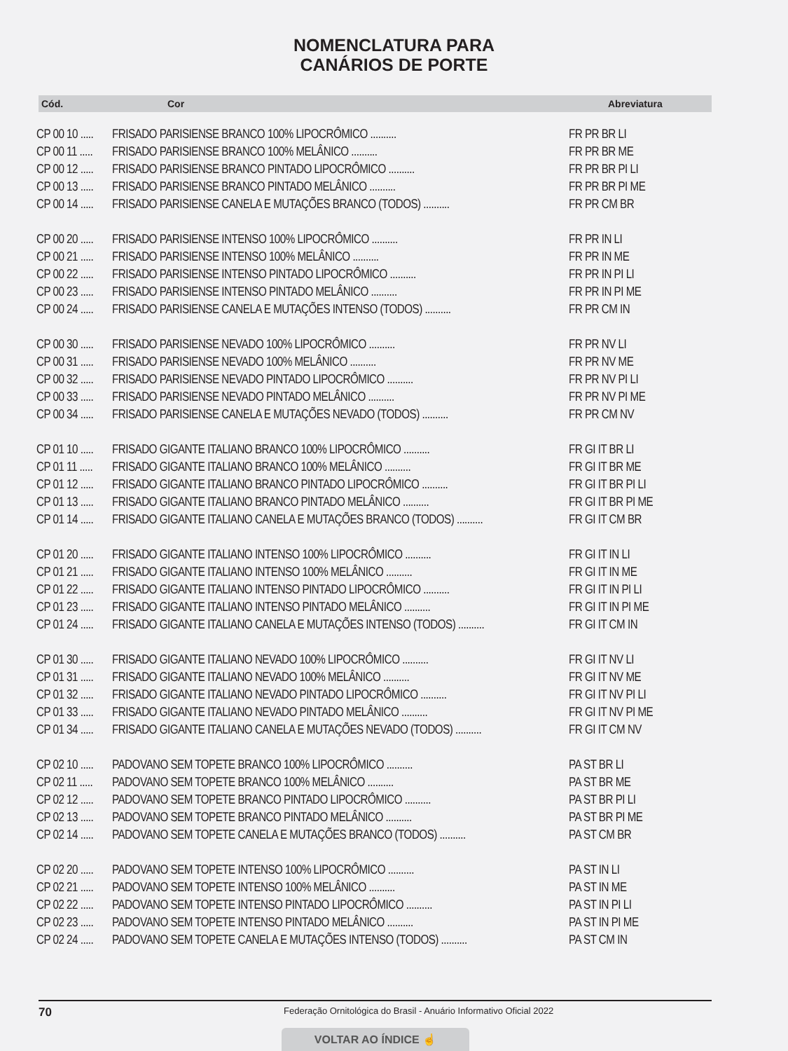NOMENCLATURA PARA
CANÁRIOS DE PORTE
Cód. Cor Abreviatura
| CP 00 10 ..... | FRISADO PARISIENSE BRANCO 100% LIPOCRÔMICO .......... | FR PR BR LI |
| CP 00 11 ..... | FRISADO PARISIENSE BRANCO 100% MELÂNICO .......... | FR PR BR ME |
| CP 00 12 ..... | FRISADO PARISIENSE BRANCO PINTADO LIPOCRÔMICO .......... | FR PR BR PI LI |
| CP 00 13 ..... | FRISADO PARISIENSE BRANCO PINTADO MELÂNICO .......... | FR PR BR PI ME |
| CP 00 14 ..... | FRISADO PARISIENSE CANELA E MUTAÇÕES BRANCO (TODOS) .......... | FR PR CM BR |
| CP 00 20 ..... | FRISADO PARISIENSE INTENSO 100% LIPOCRÔMICO .......... | FR PR IN LI |
| CP 00 21 ..... | FRISADO PARISIENSE INTENSO 100% MELÂNICO .......... | FR PR IN ME |
| CP 00 22 ..... | FRISADO PARISIENSE INTENSO PINTADO LIPOCRÔMICO .......... | FR PR IN PI LI |
| CP 00 23 ..... | FRISADO PARISIENSE INTENSO PINTADO MELÂNICO .......... | FR PR IN PI ME |
| CP 00 24 ..... | FRISADO PARISIENSE CANELA E MUTAÇÕES INTENSO (TODOS) .......... | FR PR CM IN |
| CP 00 30 ..... | FRISADO PARISIENSE NEVADO 100% LIPOCRÔMICO .......... | FR PR NV LI |
| CP 00 31 ..... | FRISADO PARISIENSE NEVADO 100% MELÂNICO .......... | FR PR NV ME |
| CP 00 32 ..... | FRISADO PARISIENSE NEVADO PINTADO LIPOCRÔMICO .......... | FR PR NV PI LI |
| CP 00 33 ..... | FRISADO PARISIENSE NEVADO PINTADO MELÂNICO .......... | FR PR NV PI ME |
| CP 00 34 ..... | FRISADO PARISIENSE CANELA E MUTAÇÕES NEVADO (TODOS) .......... | FR PR CM NV |
| CP 01 10 ..... | FRISADO GIGANTE ITALIANO BRANCO 100% LIPOCRÔMICO .......... | FR GI IT BR LI |
| CP 01 11 ..... | FRISADO GIGANTE ITALIANO BRANCO 100% MELÂNICO .......... | FR GI IT BR ME |
| CP 01 12 ..... | FRISADO GIGANTE ITALIANO BRANCO PINTADO LIPOCRÔMICO .......... | FR GI IT BR PI LI |
| CP 01 13 ..... | FRISADO GIGANTE ITALIANO BRANCO PINTADO MELÂNICO .......... | FR GI IT BR PI ME |
| CP 01 14 ..... | FRISADO GIGANTE ITALIANO CANELA E MUTAÇÕES BRANCO (TODOS) .......... | FR GI IT CM BR |
| CP 01 20 ..... | FRISADO GIGANTE ITALIANO INTENSO 100% LIPOCRÔMICO .......... | FR GI IT IN LI |
| CP 01 21 ..... | FRISADO GIGANTE ITALIANO INTENSO 100% MELÂNICO .......... | FR GI IT IN ME |
| CP 01 22 ..... | FRISADO GIGANTE ITALIANO INTENSO PINTADO LIPOCRÔMICO .......... | FR GI IT IN PI LI |
| CP 01 23 ..... | FRISADO GIGANTE ITALIANO INTENSO PINTADO MELÂNICO .......... | FR GI IT IN PI ME |
| CP 01 24 ..... | FRISADO GIGANTE ITALIANO CANELA E MUTAÇÕES INTENSO (TODOS) .......... | FR GI IT CM IN |
| CP 01 30 ..... | FRISADO GIGANTE ITALIANO NEVADO 100% LIPOCRÔMICO .......... | FR GI IT NV LI |
| CP 01 31 ..... | FRISADO GIGANTE ITALIANO NEVADO 100% MELÂNICO .......... | FR GI IT NV ME |
| CP 01 32 ..... | FRISADO GIGANTE ITALIANO NEVADO PINTADO LIPOCRÔMICO .......... | FR GI IT NV PI LI |
| CP 01 33 ..... | FRISADO GIGANTE ITALIANO NEVADO PINTADO MELÂNICO .......... | FR GI IT NV PI ME |
| CP 01 34 ..... | FRISADO GIGANTE ITALIANO CANELA E MUTAÇÕES NEVADO (TODOS) .......... | FR GI IT CM NV |
| CP 02 10 ..... | PADOVANO SEM TOPETE BRANCO 100% LIPOCRÔMICO .......... | PA ST BR LI |
| CP 02 11 ..... | PADOVANO SEM TOPETE BRANCO 100% MELÂNICO .......... | PA ST BR ME |
| CP 02 12 ..... | PADOVANO SEM TOPETE BRANCO PINTADO LIPOCRÔMICO .......... | PA ST BR PI LI |
| CP 02 13 ..... | PADOVANO SEM TOPETE BRANCO PINTADO MELÂNICO .......... | PA ST BR PI ME |
| CP 02 14 ..... | PADOVANO SEM TOPETE CANELA E MUTAÇÕES BRANCO (TODOS) .......... | PA ST CM BR |
| CP 02 20 ..... | PADOVANO SEM TOPETE INTENSO 100% LIPOCRÔMICO .......... | PA ST IN LI |
| CP 02 21 ..... | PADOVANO SEM TOPETE INTENSO 100% MELÂNICO .......... | PA ST IN ME |
| CP 02 22 ..... | PADOVANO SEM TOPETE INTENSO PINTADO LIPOCRÔMICO .......... | PA ST IN PI LI |
| CP 02 23 ..... | PADOVANO SEM TOPETE INTENSO PINTADO MELÂNICO .......... | PA ST IN PI ME |
| CP 02 24 ..... | PADOVANO SEM TOPETE CANELA E MUTAÇÕES INTENSO (TODOS) .......... | PA ST CM IN |
70 Federação Ornitológica do Brasil - Anuário Informativo Oficial 2022
VOLTAR AO ÍNDICE ☝